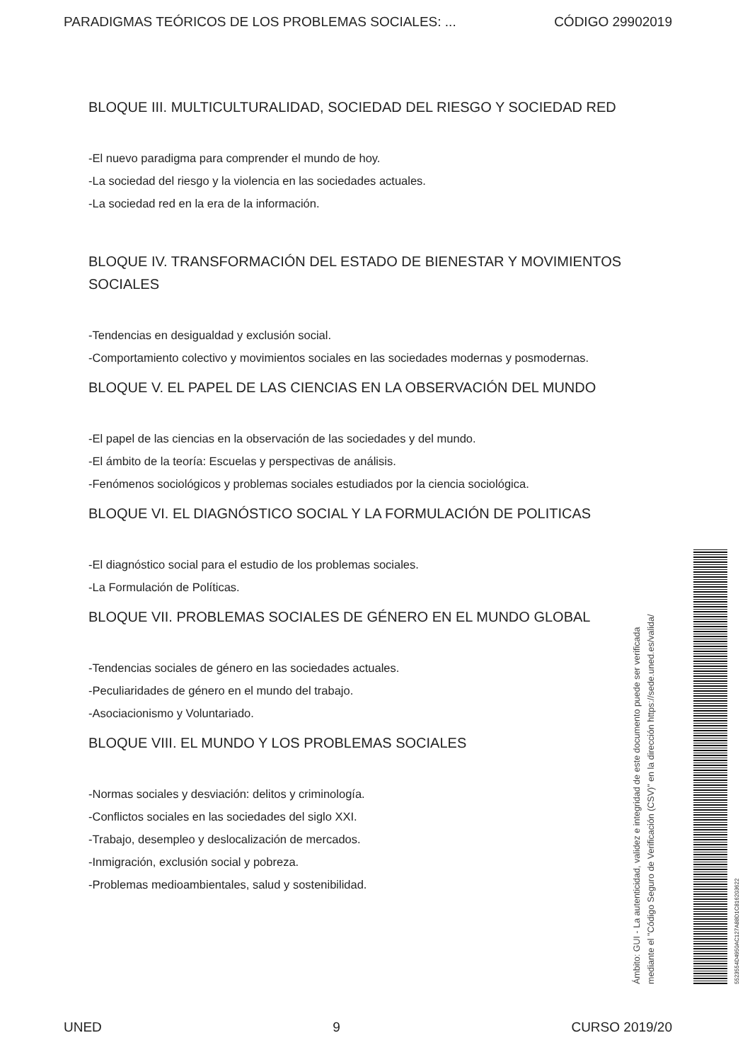PARADIGMAS TEÓRICOS DE LOS PROBLEMAS SOCIALES: ... CÓDIGO 29902019
BLOQUE III. MULTICULTURALIDAD, SOCIEDAD DEL RIESGO Y SOCIEDAD RED
-El nuevo paradigma para comprender el mundo de hoy.
-La sociedad del riesgo y la violencia en las sociedades actuales.
-La sociedad red en la era de la información.
BLOQUE IV. TRANSFORMACIÓN DEL ESTADO DE BIENESTAR Y MOVIMIENTOS SOCIALES
-Tendencias en desigualdad y exclusión social.
-Comportamiento colectivo y movimientos sociales en las sociedades modernas y posmodernas.
BLOQUE V. EL PAPEL DE LAS CIENCIAS EN LA OBSERVACIÓN DEL MUNDO
-El papel de las ciencias en la observación de las sociedades y del mundo.
-El ámbito de la teoría: Escuelas y perspectivas de análisis.
-Fenómenos sociológicos y problemas sociales estudiados por la ciencia sociológica.
BLOQUE VI. EL DIAGNÓSTICO SOCIAL Y LA FORMULACIÓN DE POLITICAS
-El diagnóstico social para el estudio de los problemas sociales.
-La Formulación de Políticas.
BLOQUE VII. PROBLEMAS SOCIALES DE GÉNERO EN EL MUNDO GLOBAL
-Tendencias sociales de género en las sociedades actuales.
-Peculiaridades de género en el mundo del trabajo.
-Asociacionismo y Voluntariado.
BLOQUE VIII. EL MUNDO Y LOS PROBLEMAS SOCIALES
-Normas sociales y desviación: delitos y criminología.
-Conflictos sociales en las sociedades del siglo XXI.
-Trabajo, desempleo y deslocalización de mercados.
-Inmigración, exclusión social y pobreza.
-Problemas medioambientales, salud y sostenibilidad.
Ámbito: GUI - La autenticidad, validez e integridad de este documento puede ser verificada
mediante el "Código Seguro de Verificación (CSV)" en la dirección https://sede.uned.es/valida/
5523554D4950AC127A88D1C816203622
UNED 9 CURSO 2019/20